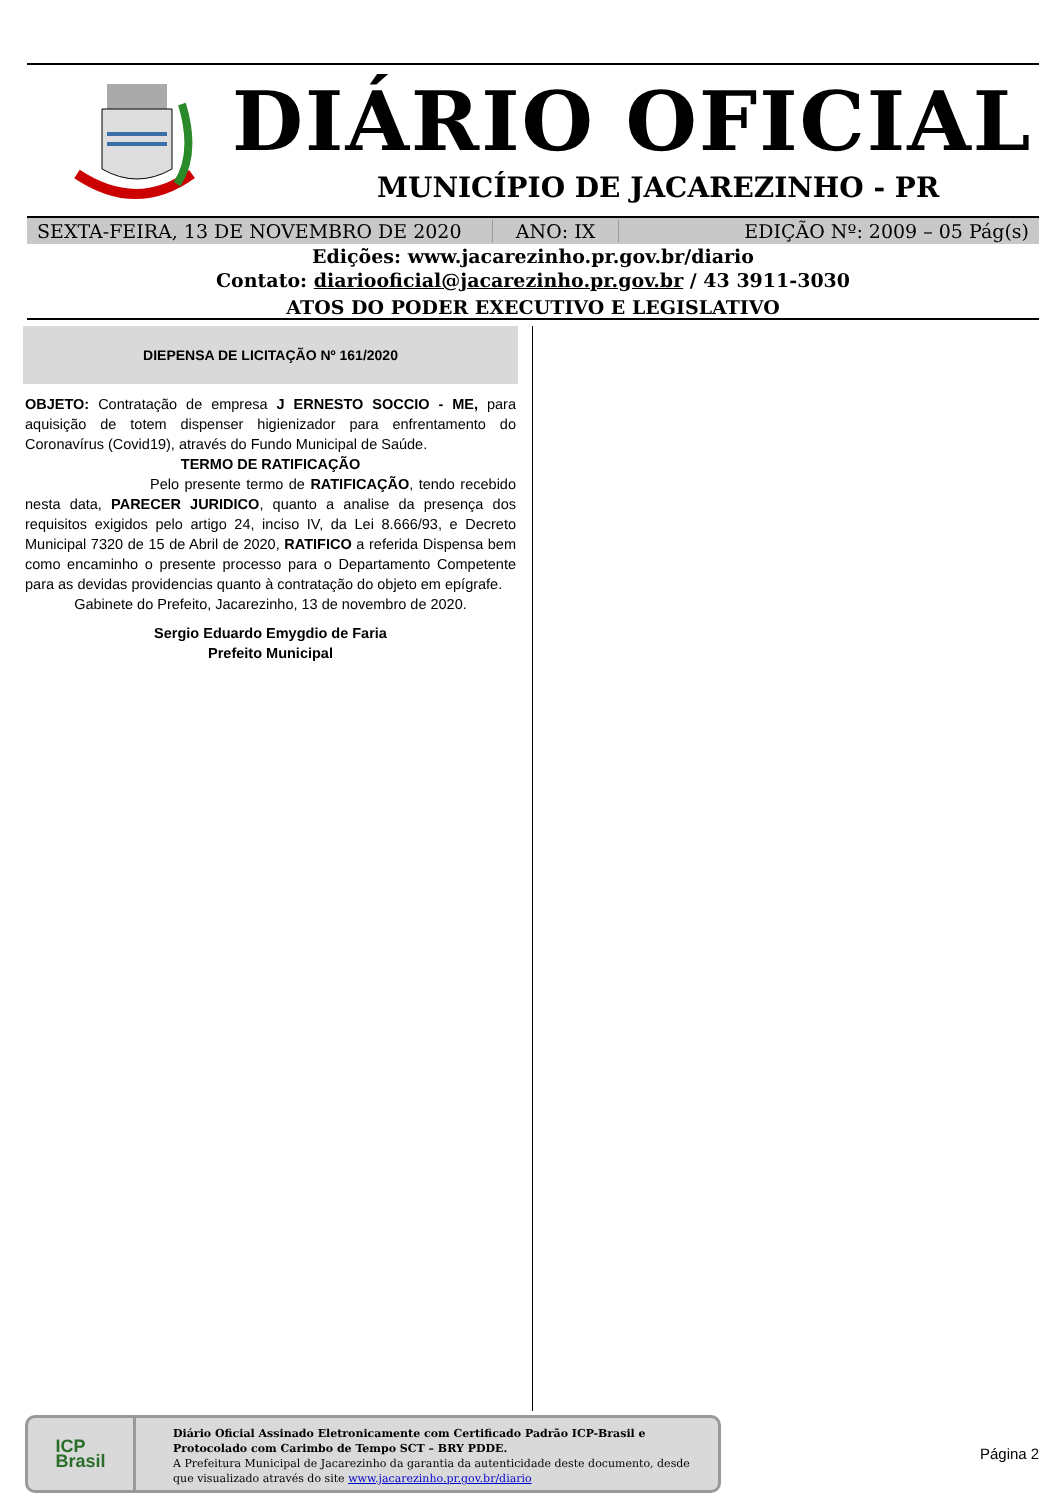DIÁRIO OFICIAL
MUNICÍPIO DE JACAREZINHO - PR
SEXTA-FEIRA, 13 DE NOVEMBRO DE 2020 ANO: IX EDIÇÃO Nº: 2009 – 05 Pág(s)
Edições: www.jacarezinho.pr.gov.br/diario
Contato: diariooficial@jacarezinho.pr.gov.br / 43 3911-3030
ATOS DO PODER EXECUTIVO E LEGISLATIVO
DIEPENSA DE LICITAÇÃO Nº 161/2020
OBJETO: Contratação de empresa J ERNESTO SOCCIO - ME, para aquisição de totem dispenser higienizador para enfrentamento do Coronavírus (Covid19), através do Fundo Municipal de Saúde.
TERMO DE RATIFICAÇÃO
Pelo presente termo de RATIFICAÇÃO, tendo recebido nesta data, PARECER JURIDICO, quanto a analise da presença dos requisitos exigidos pelo artigo 24, inciso IV, da Lei 8.666/93, e Decreto Municipal 7320 de 15 de Abril de 2020, RATIFICO a referida Dispensa bem como encaminho o presente processo para o Departamento Competente para as devidas providencias quanto à contratação do objeto em epígrafe.
Gabinete do Prefeito, Jacarezinho, 13 de novembro de 2020.
Sergio Eduardo Emygdio de Faria
Prefeito Municipal
ICP
Brasil
Diário Oficial Assinado Eletronicamente com Certificado Padrão ICP-Brasil e Protocolado com Carimbo de Tempo SCT – BRY PDDE.
A Prefeitura Municipal de Jacarezinho da garantia da autenticidade deste documento, desde que visualizado através do site www.jacarezinho.pr.gov.br/diario
Página 2